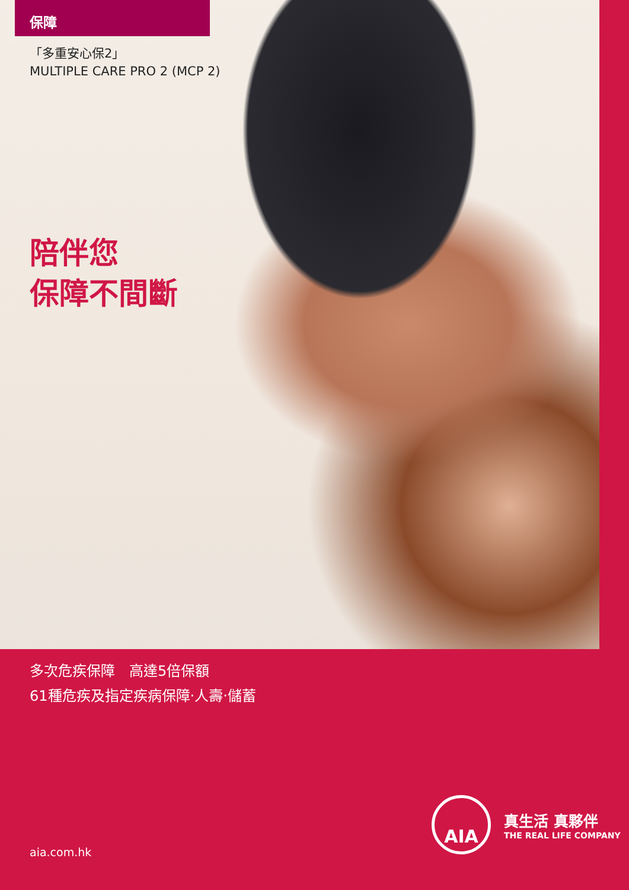保障
「多重安心保2」
MULTIPLE CARE PRO 2 (MCP 2)
陪伴您
保障不間斷
多次危疾保障　高達5倍保額
61種危疾及指定疾病保障‧人壽‧儲蓄
aia.com.hk
AIA
真生活 真夥伴
THE REAL LIFE COMPANY